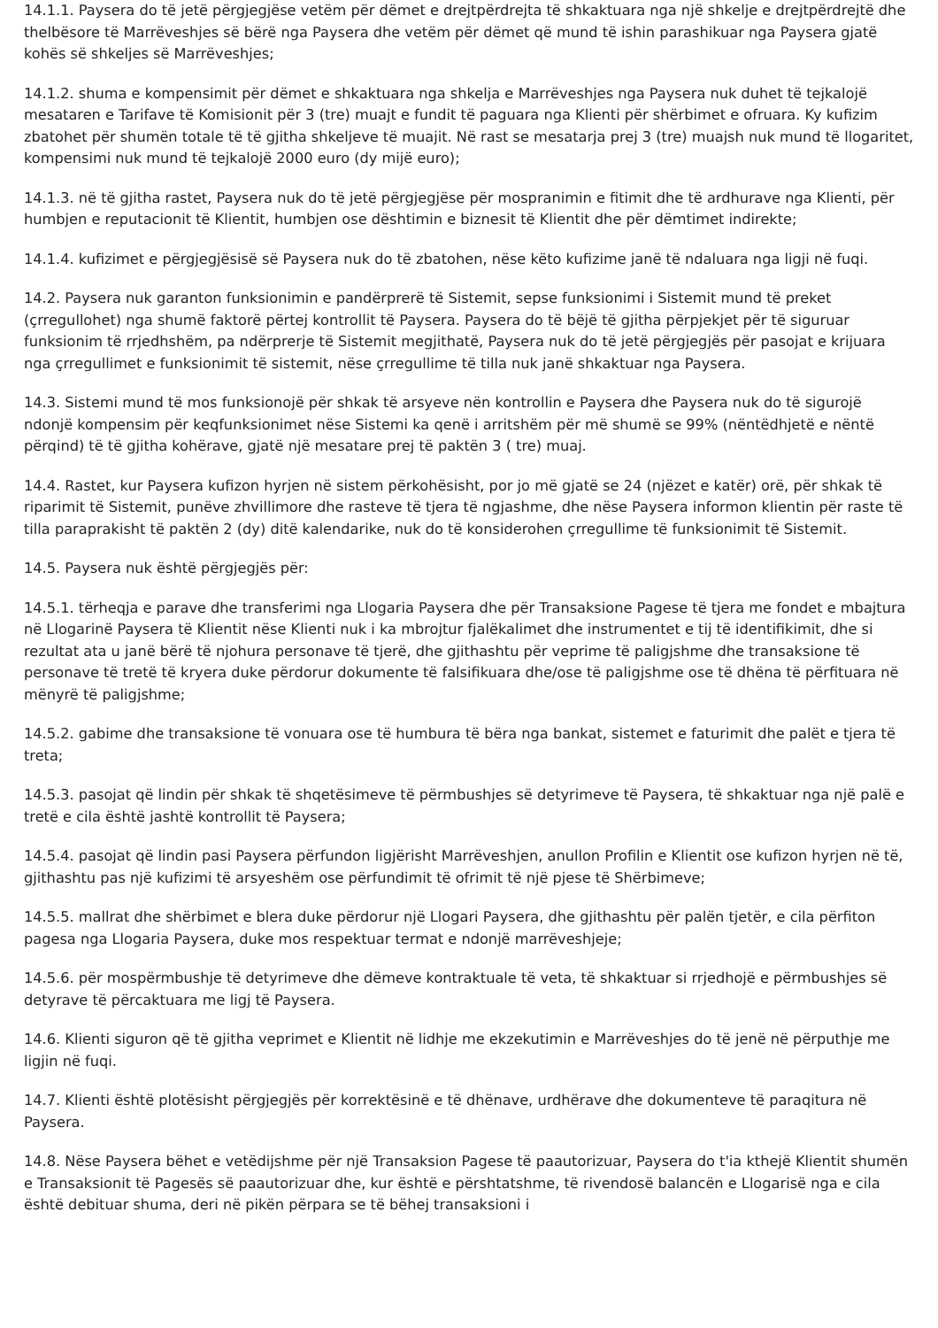14.1.1. Paysera do të jetë përgjegjëse vetëm për dëmet e drejtpërdrejta të shkaktuara nga një shkelje e drejtpërdrejtë dhe thelbësore të Marrëveshjes së bërë nga Paysera dhe vetëm për dëmet që mund të ishin parashikuar nga Paysera gjatë kohës së shkeljes së Marrëveshjes;
14.1.2. shuma e kompensimit për dëmet e shkaktuara nga shkelja e Marrëveshjes nga Paysera nuk duhet të tejkalojë mesataren e Tarifave të Komisionit për 3 (tre) muajt e fundit të paguara nga Klienti për shërbimet e ofruara. Ky kufizim zbatohet për shumën totale të të gjitha shkeljeve të muajit. Në rast se mesatarja prej 3 (tre) muajsh nuk mund të llogaritet, kompensimi nuk mund të tejkalojë 2000 euro (dy mijë euro);
14.1.3. në të gjitha rastet, Paysera nuk do të jetë përgjegjëse për mospranimin e fitimit dhe të ardhurave nga Klienti, për humbjen e reputacionit të Klientit, humbjen ose dështimin e biznesit të Klientit dhe për dëmtimet indirekte;
14.1.4. kufizimet e përgjegjësisë së Paysera nuk do të zbatohen, nëse këto kufizime janë të ndaluara nga ligji në fuqi.
14.2. Paysera nuk garanton funksionimin e pandërprerë të Sistemit, sepse funksionimi i Sistemit mund të preket (çrregullohet) nga shumë faktorë përtej kontrollit të Paysera. Paysera do të bëjë të gjitha përpjekjet për të siguruar funksionim të rrjedhshëm, pa ndërprerje të Sistemit megjithatë, Paysera nuk do të jetë përgjegjës për pasojat e krijuara nga çrregullimet e funksionimit të sistemit, nëse çrregullime të tilla nuk janë shkaktuar nga Paysera.
14.3. Sistemi mund të mos funksionojë për shkak të arsyeve nën kontrollin e Paysera dhe Paysera nuk do të sigurojë ndonjë kompensim për keqfunksionimet nëse Sistemi ka qenë i arritshëm për më shumë se 99% (nëntëdhjetë e nëntë përqind) të të gjitha kohërave, gjatë një mesatare prej të paktën 3 ( tre) muaj.
14.4. Rastet, kur Paysera kufizon hyrjen në sistem përkohësisht, por jo më gjatë se 24 (njëzet e katër) orë, për shkak të riparimit të Sistemit, punëve zhvillimore dhe rasteve të tjera të ngjashme, dhe nëse Paysera informon klientin për raste të tilla paraprakisht të paktën 2 (dy) ditë kalendarike, nuk do të konsiderohen çrregullime të funksionimit të Sistemit.
14.5. Paysera nuk është përgjegjës për:
14.5.1. tërheqja e parave dhe transferimi nga Llogaria Paysera dhe për Transaksione Pagese të tjera me fondet e mbajtura në Llogarinë Paysera të Klientit nëse Klienti nuk i ka mbrojtur fjalëkalimet dhe instrumentet e tij të identifikimit, dhe si rezultat ata u janë bërë të njohura personave të tjerë, dhe gjithashtu për veprime të paligjshme dhe transaksione të personave të tretë të kryera duke përdorur dokumente të falsifikuara dhe/ose të paligjshme ose të dhëna të përfituara në mënyrë të paligjshme;
14.5.2. gabime dhe transaksione të vonuara ose të humbura të bëra nga bankat, sistemet e faturimit dhe palët e tjera të treta;
14.5.3. pasojat që lindin për shkak të shqetësimeve të përmbushjes së detyrimeve të Paysera, të shkaktuar nga një palë e tretë e cila është jashtë kontrollit të Paysera;
14.5.4. pasojat që lindin pasi Paysera përfundon ligjërisht Marrëveshjen, anullon Profilin e Klientit ose kufizon hyrjen në të, gjithashtu pas një kufizimi të arsyeshëm ose përfundimit të ofrimit të një pjese të Shërbimeve;
14.5.5. mallrat dhe shërbimet e blera duke përdorur një Llogari Paysera, dhe gjithashtu për palën tjetër, e cila përfiton pagesa nga Llogaria Paysera, duke mos respektuar termat e ndonjë marrëveshjeje;
14.5.6. për mospërmbushje të detyrimeve dhe dëmeve kontraktuale të veta, të shkaktuar si rrjedhojë e përmbushjes së detyrave të përcaktuara me ligj të Paysera.
14.6. Klienti siguron që të gjitha veprimet e Klientit në lidhje me ekzekutimin e Marrëveshjes do të jenë në përputhje me ligjin në fuqi.
14.7. Klienti është plotësisht përgjegjës për korrektësinë e të dhënave, urdhërave dhe dokumenteve të paraqitura në Paysera.
14.8. Nëse Paysera bëhet e vetëdijshme për një Transaksion Pagese të paautorizuar, Paysera do t'ia kthejë Klientit shumën e Transaksionit të Pagesës së paautorizuar dhe, kur është e përshtatshme, të rivendosë balancën e Llogarisë nga e cila është debituar shuma, deri në pikën përpara se të bëhej transaksioni i